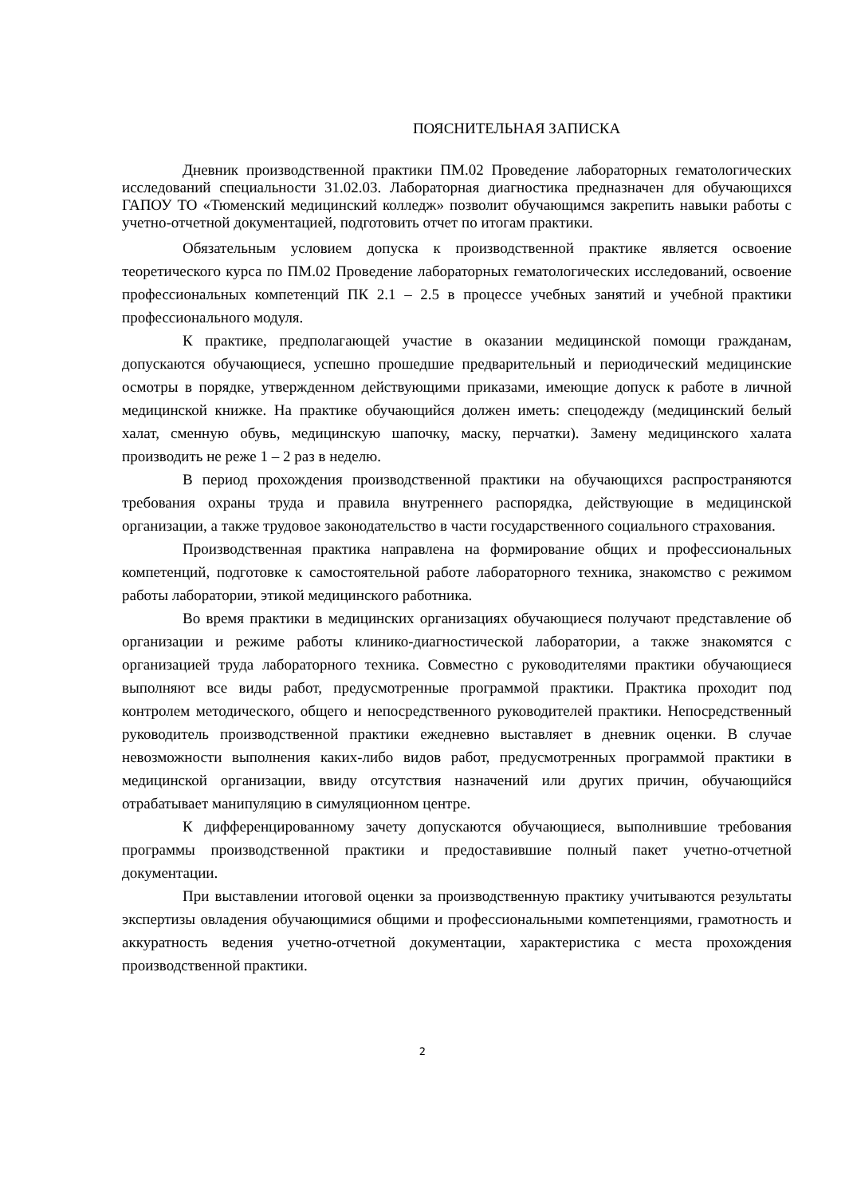ПОЯСНИТЕЛЬНАЯ ЗАПИСКА
Дневник производственной практики ПМ.02 Проведение лабораторных гематологических исследований специальности 31.02.03. Лабораторная диагностика предназначен для обучающихся ГАПОУ ТО «Тюменский медицинский колледж» позволит обучающимся закрепить навыки работы с учетно-отчетной документацией, подготовить отчет по итогам практики.
Обязательным условием допуска к производственной практике является освоение теоретического курса по ПМ.02 Проведение лабораторных гематологических исследований, освоение профессиональных компетенций ПК 2.1 – 2.5 в процессе учебных занятий и учебной практики профессионального модуля.
К практике, предполагающей участие в оказании медицинской помощи гражданам, допускаются обучающиеся, успешно прошедшие предварительный и периодический медицинские осмотры в порядке, утвержденном действующими приказами, имеющие допуск к работе в личной медицинской книжке. На практике обучающийся должен иметь: спецодежду (медицинский белый халат, сменную обувь, медицинскую шапочку, маску, перчатки). Замену медицинского халата производить не реже 1 – 2 раз в неделю.
В период прохождения производственной практики на обучающихся распространяются требования охраны труда и правила внутреннего распорядка, действующие в медицинской организации, а также трудовое законодательство в части государственного социального страхования.
Производственная практика направлена на формирование общих и профессиональных компетенций, подготовке к самостоятельной работе лабораторного техника, знакомство с режимом работы лаборатории, этикой медицинского работника.
Во время практики в медицинских организациях обучающиеся получают представление об организации и режиме работы клинико-диагностической лаборатории, а также знакомятся с организацией труда лабораторного техника. Совместно с руководителями практики обучающиеся выполняют все виды работ, предусмотренные программой практики. Практика проходит под контролем методического, общего и непосредственного руководителей практики. Непосредственный руководитель производственной практики ежедневно выставляет в дневник оценки. В случае невозможности выполнения каких-либо видов работ, предусмотренных программой практики в медицинской организации, ввиду отсутствия назначений или других причин, обучающийся отрабатывает манипуляцию в симуляционном центре.
К дифференцированному зачету допускаются обучающиеся, выполнившие требования программы производственной практики и предоставившие полный пакет учетно-отчетной документации.
При выставлении итоговой оценки за производственную практику учитываются результаты экспертизы овладения обучающимися общими и профессиональными компетенциями, грамотность и аккуратность ведения учетно-отчетной документации, характеристика с места прохождения производственной практики.
2